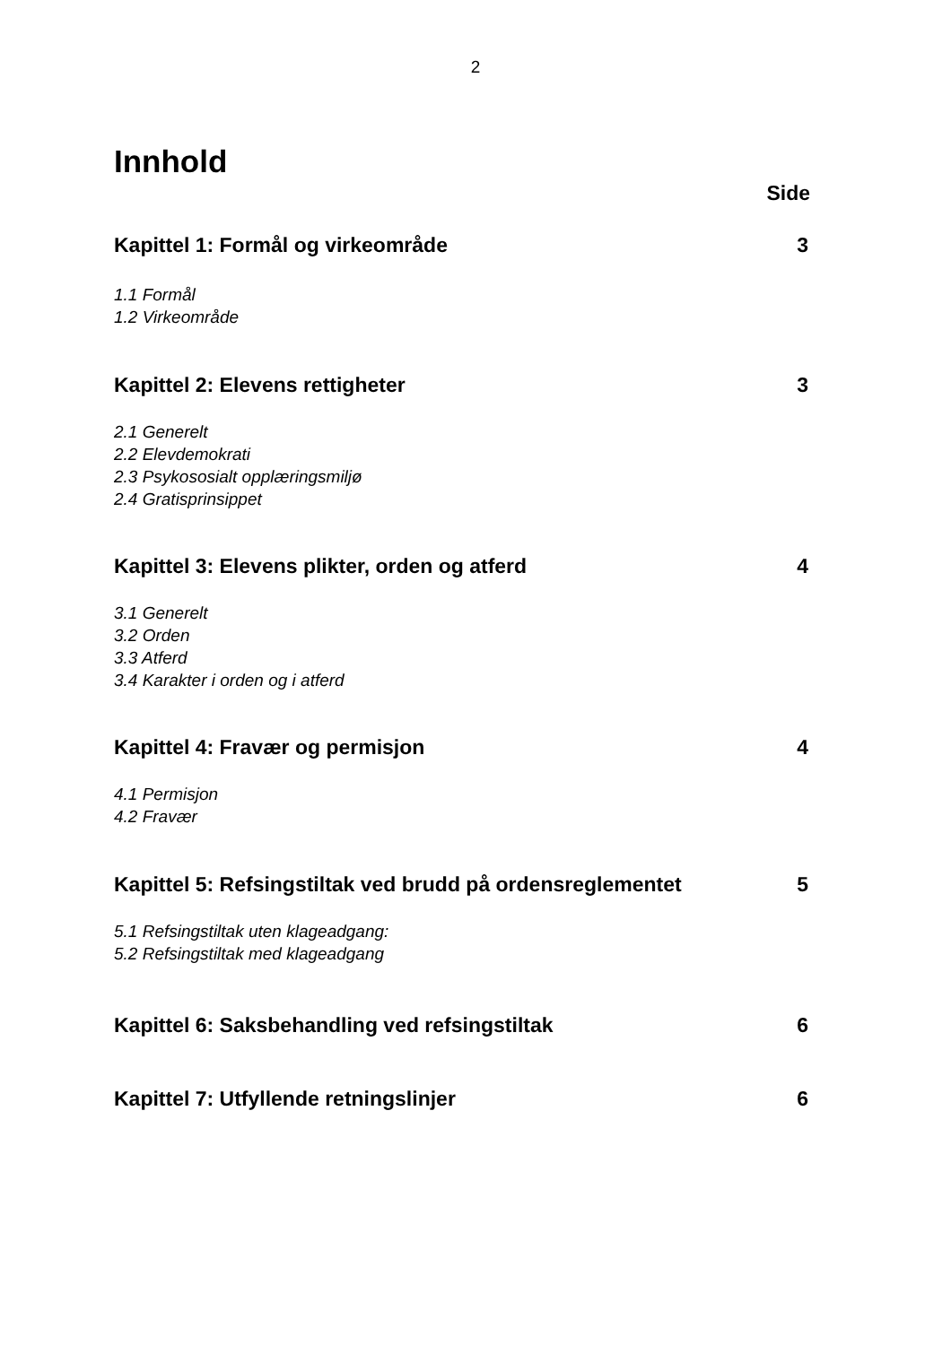2
Innhold
Side
Kapittel 1: Formål og virkeområde 3
1.1 Formål
1.2 Virkeområde
Kapittel 2: Elevens rettigheter 3
2.1 Generelt
2.2 Elevdemokrati
2.3 Psykososialt opplæringsmiljø
2.4 Gratisprinsippet
Kapittel 3: Elevens plikter, orden og atferd 4
3.1 Generelt
3.2 Orden
3.3 Atferd
3.4 Karakter i orden og i atferd
Kapittel 4: Fravær og permisjon 4
4.1 Permisjon
4.2 Fravær
Kapittel 5: Refsingstiltak ved brudd på ordensreglementet 5
5.1 Refsingstiltak uten klageadgang:
5.2 Refsingstiltak med klageadgang
Kapittel 6: Saksbehandling ved refsingstiltak 6
Kapittel 7: Utfyllende retningslinjer 6